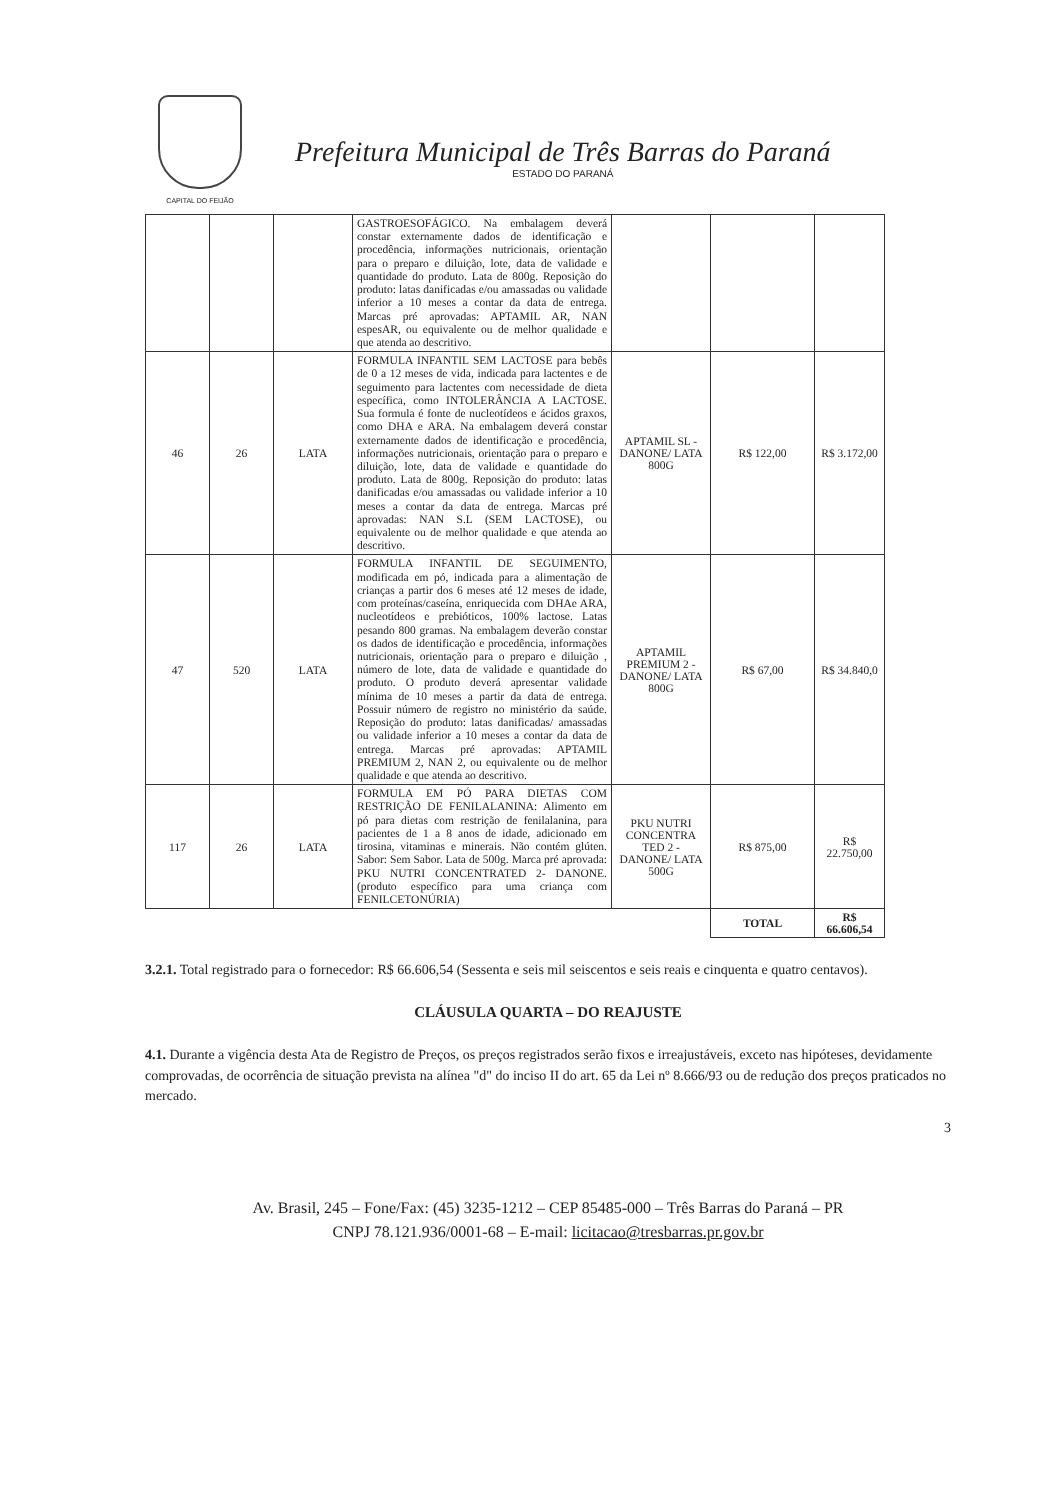CAPITAL DO FEIJÃO
Prefeitura Municipal de Três Barras do Paraná
ESTADO DO PARANÁ
| | | | GASTROESOFÁGICO. Na embalagem deverá constar externamente dados de identificação e procedência, informações nutricionais, orientação para o preparo e diluição, lote, data de validade e quantidade do produto. Lata de 800g. Reposição do produto: latas danificadas e/ou amassadas ou validade inferior a 10 meses a contar da data de entrega. Marcas pré aprovadas: APTAMIL AR, NAN espesAR, ou equivalente ou de melhor qualidade e que atenda ao descritivo. | | | |
| 46 | 26 | LATA | FORMULA INFANTIL SEM LACTOSE para bebês de 0 a 12 meses de vida, indicada para lactentes e de seguimento para lactentes com necessidade de dieta específica, como INTOLERÂNCIA A LACTOSE. Sua formula é fonte de nucleotídeos e ácidos graxos, como DHA e ARA. Na embalagem deverá constar externamente dados de identificação e procedência, informações nutricionais, orientação para o preparo e diluição, lote, data de validade e quantidade do produto. Lata de 800g. Reposição do produto: latas danificadas e/ou amassadas ou validade inferior a 10 meses a contar da data de entrega. Marcas pré aprovadas: NAN S.L (SEM LACTOSE), ou equivalente ou de melhor qualidade e que atenda ao descritivo. | APTAMIL SL - DANONE/ LATA 800G | R$ 122,00 | R$ 3.172,00 |
| 47 | 520 | LATA | FORMULA INFANTIL DE SEGUIMENTO, modificada em pó, indicada para a alimentação de crianças a partir dos 6 meses até 12 meses de idade, com proteínas/caseína, enriquecida com DHAe ARA, nucleotídeos e prebióticos, 100% lactose. Latas pesando 800 gramas. Na embalagem deverão constar os dados de identificação e procedência, informações nutricionais, orientação para o preparo e diluição , número de lote, data de validade e quantidade do produto. O produto deverá apresentar validade mínima de 10 meses a partir da data de entrega. Possuir número de registro no ministério da saúde. Reposição do produto: latas danificadas/ amassadas ou validade inferior a 10 meses a contar da data de entrega. Marcas pré aprovadas: APTAMIL PREMIUM 2, NAN 2, ou equivalente ou de melhor qualidade e que atenda ao descritivo. | APTAMIL PREMIUM 2 - DANONE/ LATA 800G | R$ 67,00 | R$ 34.840,0 |
| 117 | 26 | LATA | FORMULA EM PÓ PARA DIETAS COM RESTRIÇÃO DE FENILALANINA: Alimento em pó para dietas com restrição de fenilalanina, para pacientes de 1 a 8 anos de idade, adicionado em tirosina, vitaminas e minerais. Não contém glúten. Sabor: Sem Sabor. Lata de 500g. Marca pré aprovada: PKU NUTRI CONCENTRATED 2- DANONE. (produto específico para uma criança com FENILCETONÚRIA) | PKU NUTRI CONCENTRA TED 2 - DANONE/ LATA 500G | R$ 875,00 | R$ 22.750,00 |
| | | | | | TOTAL | R$ 66.606,54 |
3.2.1. Total registrado para o fornecedor: R$ 66.606,54 (Sessenta e seis mil seiscentos e seis reais e cinquenta e quatro centavos).
CLÁUSULA QUARTA – DO REAJUSTE
4.1. Durante a vigência desta Ata de Registro de Preços, os preços registrados serão fixos e irreajustáveis, exceto nas hipóteses, devidamente comprovadas, de ocorrência de situação prevista na alínea "d" do inciso II do art. 65 da Lei nº 8.666/93 ou de redução dos preços praticados no mercado.
3
Av. Brasil, 245 – Fone/Fax: (45) 3235-1212 – CEP 85485-000 – Três Barras do Paraná – PR
CNPJ 78.121.936/0001-68 – E-mail: licitacao@tresbarras.pr.gov.br